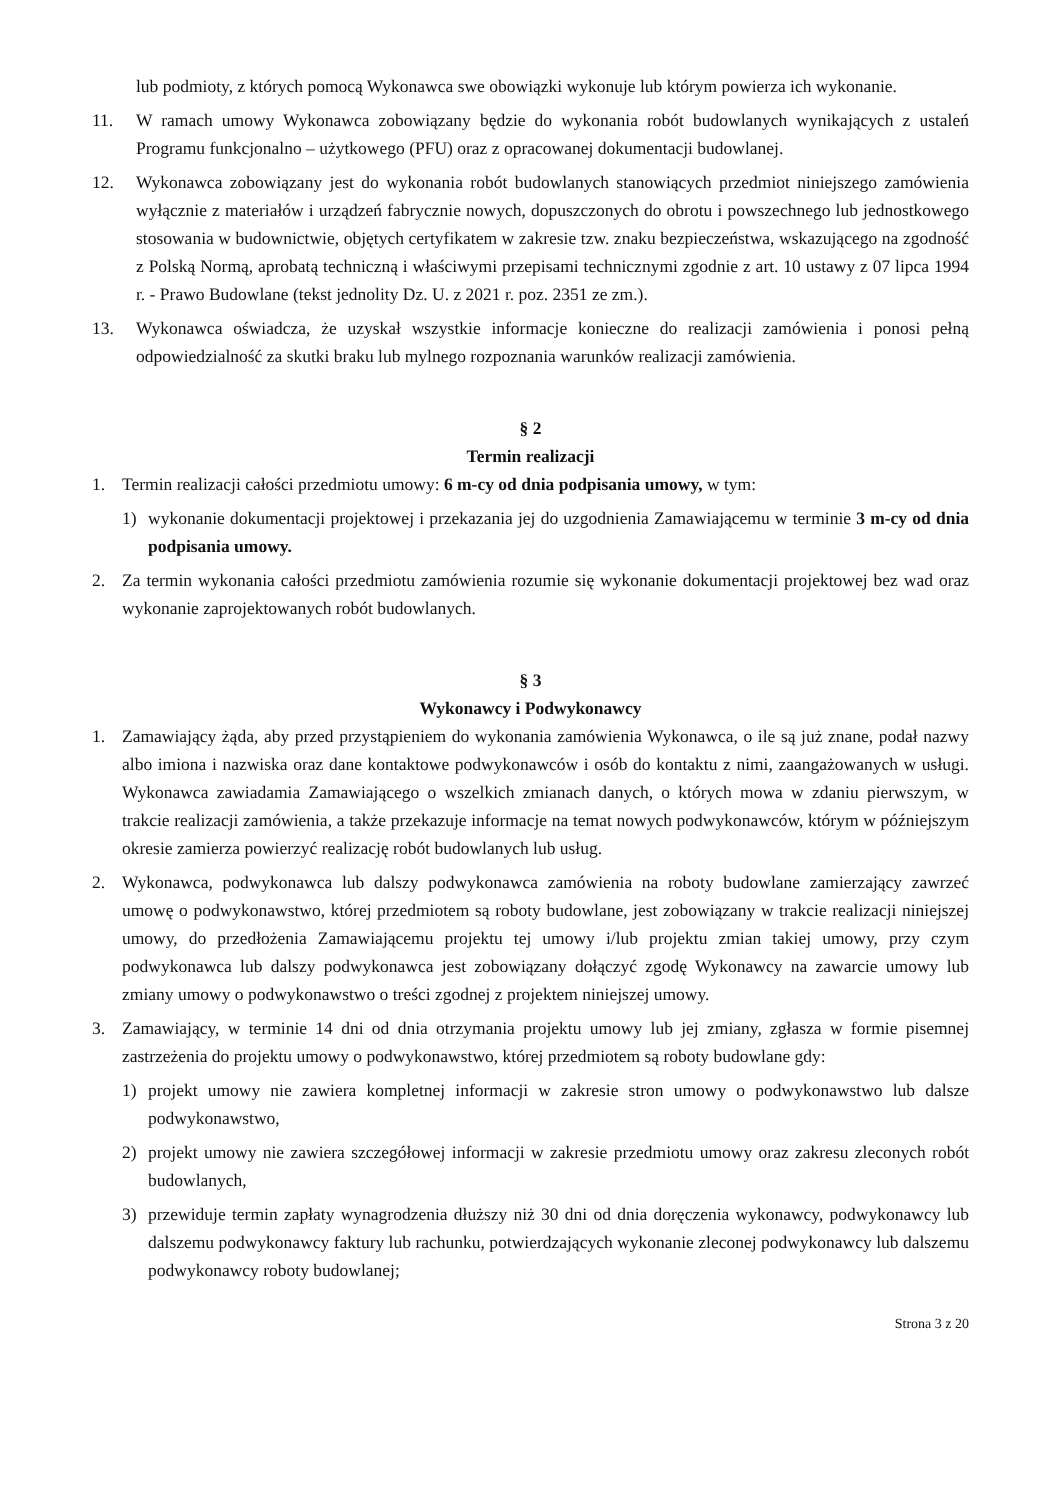lub podmioty, z których pomocą Wykonawca swe obowiązki wykonuje lub którym powierza ich wykonanie.
11. W ramach umowy Wykonawca zobowiązany będzie do wykonania robót budowlanych wynikających z ustaleń Programu funkcjonalno – użytkowego (PFU) oraz z opracowanej dokumentacji budowlanej.
12. Wykonawca zobowiązany jest do wykonania robót budowlanych stanowiących przedmiot niniejszego zamówienia wyłącznie z materiałów i urządzeń fabrycznie nowych, dopuszczonych do obrotu i powszechnego lub jednostkowego stosowania w budownictwie, objętych certyfikatem w zakresie tzw. znaku bezpieczeństwa, wskazującego na zgodność z Polską Normą, aprobatą techniczną i właściwymi przepisami technicznymi zgodnie z art. 10 ustawy z 07 lipca 1994 r. - Prawo Budowlane (tekst jednolity Dz. U. z 2021 r. poz. 2351 ze zm.).
13. Wykonawca oświadcza, że uzyskał wszystkie informacje konieczne do realizacji zamówienia i ponosi pełną odpowiedzialność za skutki braku lub mylnego rozpoznania warunków realizacji zamówienia.
§ 2
Termin realizacji
1. Termin realizacji całości przedmiotu umowy: 6 m-cy od dnia podpisania umowy, w tym:
1) wykonanie dokumentacji projektowej i przekazania jej do uzgodnienia Zamawiającemu w terminie 3 m-cy od dnia podpisania umowy.
2. Za termin wykonania całości przedmiotu zamówienia rozumie się wykonanie dokumentacji projektowej bez wad oraz wykonanie zaprojektowanych robót budowlanych.
§ 3
Wykonawcy i Podwykonawcy
1. Zamawiający żąda, aby przed przystąpieniem do wykonania zamówienia Wykonawca, o ile są już znane, podał nazwy albo imiona i nazwiska oraz dane kontaktowe podwykonawców i osób do kontaktu z nimi, zaangażowanych w usługi. Wykonawca zawiadamia Zamawiającego o wszelkich zmianach danych, o których mowa w zdaniu pierwszym, w trakcie realizacji zamówienia, a także przekazuje informacje na temat nowych podwykonawców, którym w późniejszym okresie zamierza powierzyć realizację robót budowlanych lub usług.
2. Wykonawca, podwykonawca lub dalszy podwykonawca zamówienia na roboty budowlane zamierzający zawrzeć umowę o podwykonawstwo, której przedmiotem są roboty budowlane, jest zobowiązany w trakcie realizacji niniejszej umowy, do przedłożenia Zamawiającemu projektu tej umowy i/lub projektu zmian takiej umowy, przy czym podwykonawca lub dalszy podwykonawca jest zobowiązany dołączyć zgodę Wykonawcy na zawarcie umowy lub zmiany umowy o podwykonawstwo o treści zgodnej z projektem niniejszej umowy.
3. Zamawiający, w terminie 14 dni od dnia otrzymania projektu umowy lub jej zmiany, zgłasza w formie pisemnej zastrzeżenia do projektu umowy o podwykonawstwo, której przedmiotem są roboty budowlane gdy:
1) projekt umowy nie zawiera kompletnej informacji w zakresie stron umowy o podwykonawstwo lub dalsze podwykonawstwo,
2) projekt umowy nie zawiera szczegółowej informacji w zakresie przedmiotu umowy oraz zakresu zleconych robót budowlanych,
3) przewiduje termin zapłaty wynagrodzenia dłuższy niż 30 dni od dnia doręczenia wykonawcy, podwykonawcy lub dalszemu podwykonawcy faktury lub rachunku, potwierdzających wykonanie zleconej podwykonawcy lub dalszemu podwykonawcy roboty budowlanej;
Strona 3 z 20